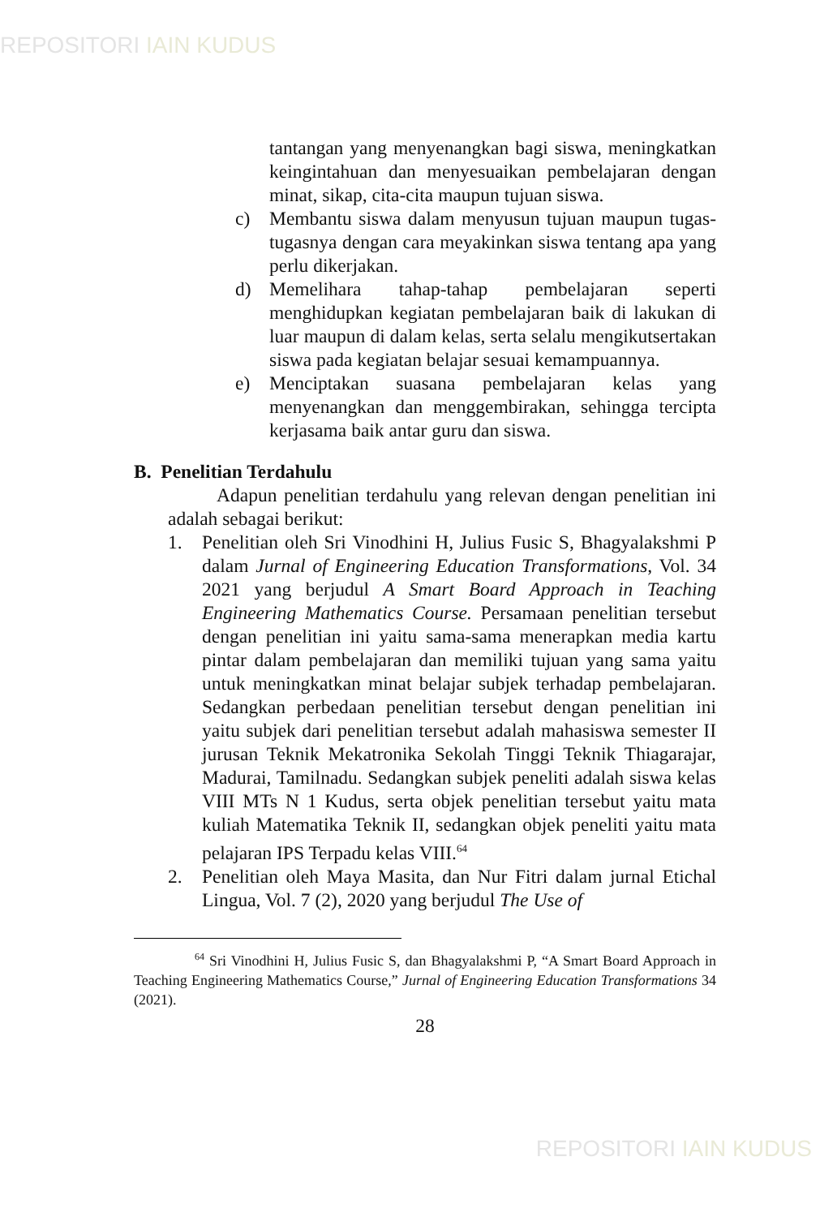REPOSITORI IAIN KUDUS
tantangan yang menyenangkan bagi siswa, meningkatkan keingintahuan dan menyesuaikan pembelajaran dengan minat, sikap, cita-cita maupun tujuan siswa.
c) Membantu siswa dalam menyusun tujuan maupun tugas-tugasnya dengan cara meyakinkan siswa tentang apa yang perlu dikerjakan.
d) Memelihara tahap-tahap pembelajaran seperti menghidupkan kegiatan pembelajaran baik di lakukan di luar maupun di dalam kelas, serta selalu mengikutsertakan siswa pada kegiatan belajar sesuai kemampuannya.
e) Menciptakan suasana pembelajaran kelas yang menyenangkan dan menggembirakan, sehingga tercipta kerjasama baik antar guru dan siswa.
B. Penelitian Terdahulu
Adapun penelitian terdahulu yang relevan dengan penelitian ini adalah sebagai berikut:
1. Penelitian oleh Sri Vinodhini H, Julius Fusic S, Bhagyalakshmi P dalam Jurnal of Engineering Education Transformations, Vol. 34 2021 yang berjudul A Smart Board Approach in Teaching Engineering Mathematics Course. Persamaan penelitian tersebut dengan penelitian ini yaitu sama-sama menerapkan media kartu pintar dalam pembelajaran dan memiliki tujuan yang sama yaitu untuk meningkatkan minat belajar subjek terhadap pembelajaran. Sedangkan perbedaan penelitian tersebut dengan penelitian ini yaitu subjek dari penelitian tersebut adalah mahasiswa semester II jurusan Teknik Mekatronika Sekolah Tinggi Teknik Thiagarajar, Madurai, Tamilnadu. Sedangkan subjek peneliti adalah siswa kelas VIII MTs N 1 Kudus, serta objek penelitian tersebut yaitu mata kuliah Matematika Teknik II, sedangkan objek peneliti yaitu mata pelajaran IPS Terpadu kelas VIII.<sup>64</sup>
2. Penelitian oleh Maya Masita, dan Nur Fitri dalam jurnal Etichal Lingua, Vol. 7 (2), 2020 yang berjudul The Use of
<sup>64</sup> Sri Vinodhini H, Julius Fusic S, dan Bhagyalakshmi P, “A Smart Board Approach in Teaching Engineering Mathematics Course,” Jurnal of Engineering Education Transformations 34 (2021).
28
REPOSITORI IAIN KUDUS